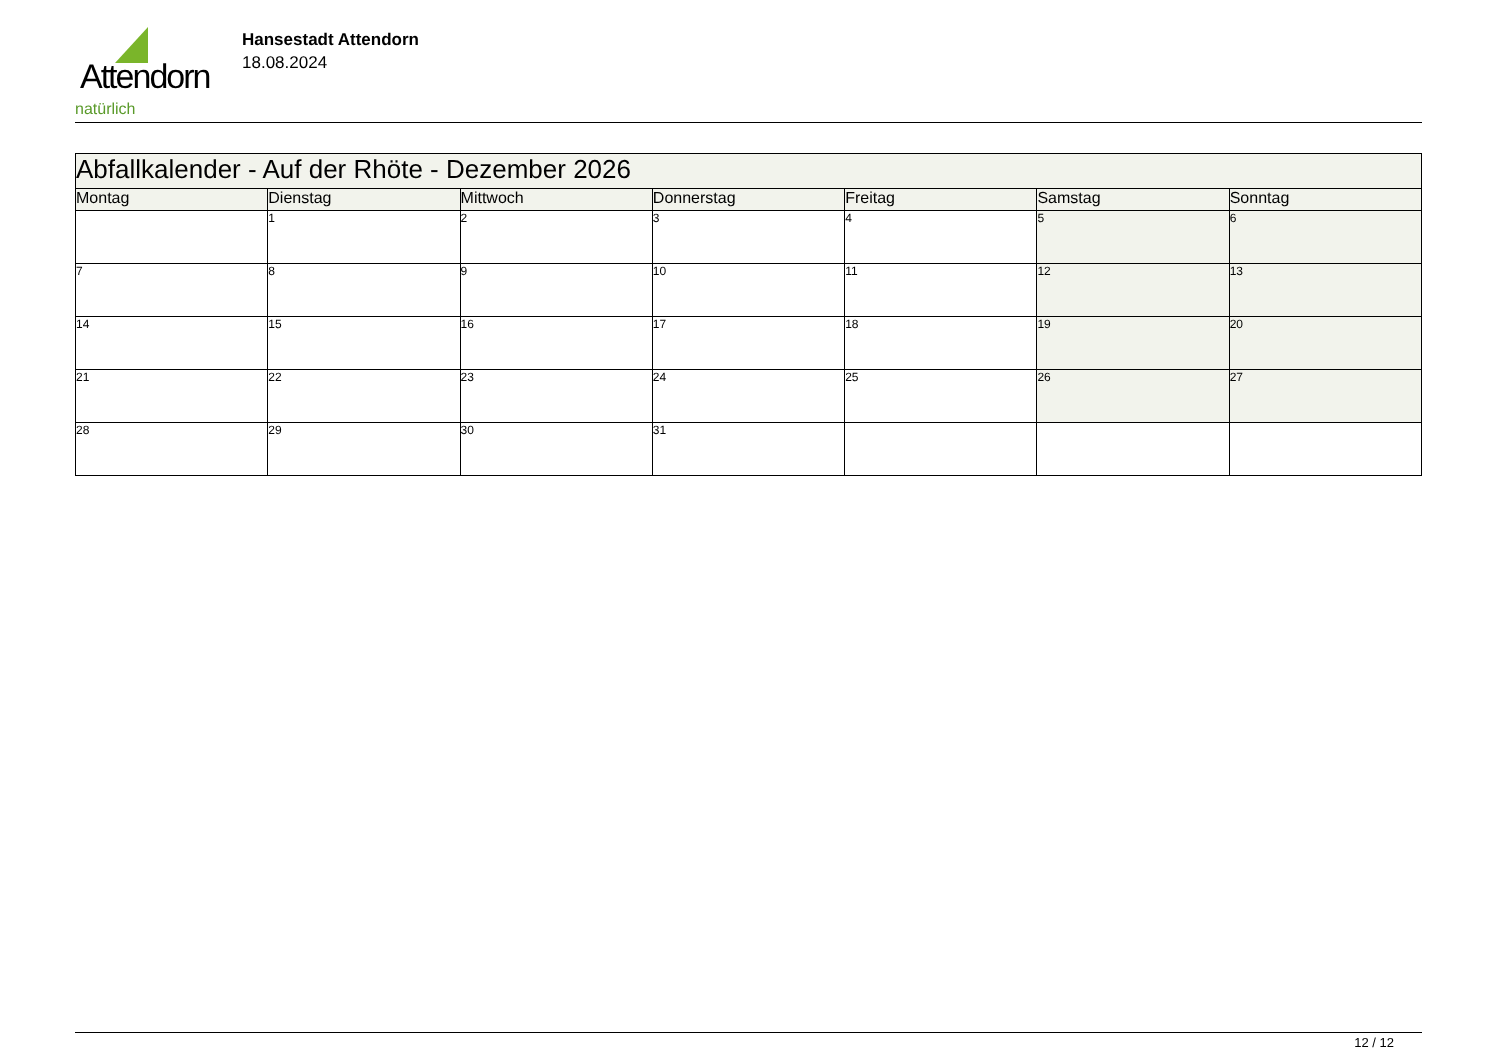Attendorn
natürlich
Hansestadt Attendorn
18.08.2024
| Abfallkalender - Auf der Rhöte - Dezember 2026 | | | | | | |
| Montag | Dienstag | Mittwoch | Donnerstag | Freitag | Samstag | Sonntag |
| | 1 | 2 | 3 | 4 | 5 | 6 |
| 7 | 8 | 9 | 10 | 11 | 12 | 13 |
| 14 | 15 | 16 | 17 | 18 | 19 | 20 |
| 21 | 22 | 23 | 24 | 25 | 26 | 27 |
| 28 | 29 | 30 | 31 | | | |
12 / 12